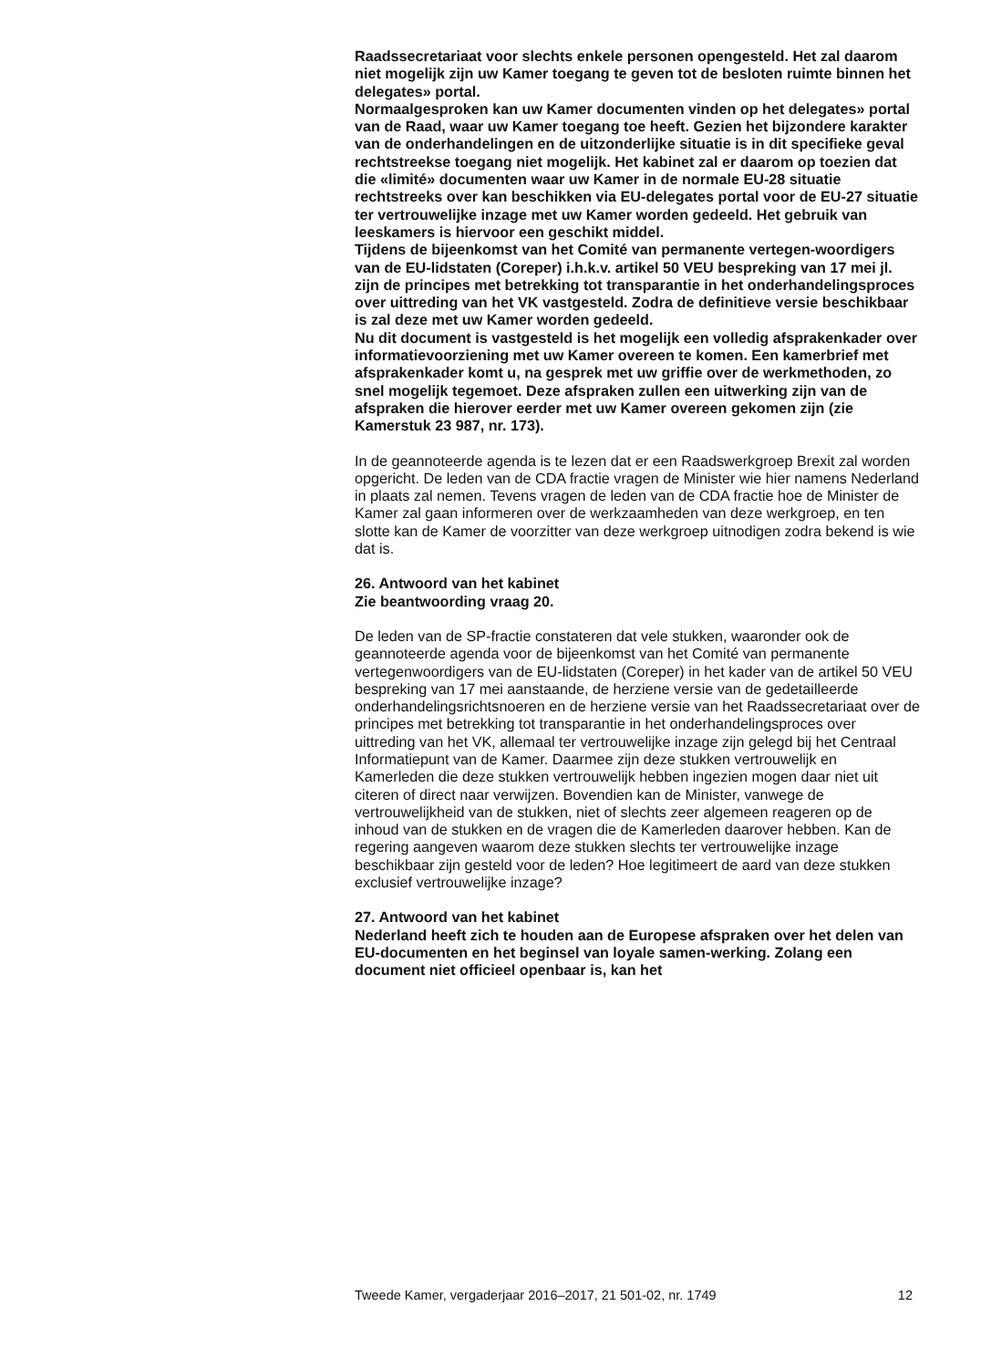Raadssecretariaat voor slechts enkele personen opengesteld. Het zal daarom niet mogelijk zijn uw Kamer toegang te geven tot de besloten ruimte binnen het delegates» portal.
Normaalgesproken kan uw Kamer documenten vinden op het delegates» portal van de Raad, waar uw Kamer toegang toe heeft. Gezien het bijzondere karakter van de onderhandelingen en de uitzonderlijke situatie is in dit specifieke geval rechtstreekse toegang niet mogelijk. Het kabinet zal er daarom op toezien dat die «limité» documenten waar uw Kamer in de normale EU-28 situatie rechtstreeks over kan beschikken via EU-delegates portal voor de EU-27 situatie ter vertrouwelijke inzage met uw Kamer worden gedeeld. Het gebruik van leeskamers is hiervoor een geschikt middel.
Tijdens de bijeenkomst van het Comité van permanente vertegen-woordigers van de EU-lidstaten (Coreper) i.h.k.v. artikel 50 VEU bespreking van 17 mei jl. zijn de principes met betrekking tot transparantie in het onderhandelingsproces over uittreding van het VK vastgesteld. Zodra de definitieve versie beschikbaar is zal deze met uw Kamer worden gedeeld.
Nu dit document is vastgesteld is het mogelijk een volledig afsprakenkader over informatievoorziening met uw Kamer overeen te komen. Een kamerbrief met afsprakenkader komt u, na gesprek met uw griffie over de werkmethoden, zo snel mogelijk tegemoet. Deze afspraken zullen een uitwerking zijn van de afspraken die hierover eerder met uw Kamer overeen gekomen zijn (zie Kamerstuk 23 987, nr. 173).
In de geannoteerde agenda is te lezen dat er een Raadswerkgroep Brexit zal worden opgericht. De leden van de CDA fractie vragen de Minister wie hier namens Nederland in plaats zal nemen. Tevens vragen de leden van de CDA fractie hoe de Minister de Kamer zal gaan informeren over de werkzaamheden van deze werkgroep, en ten slotte kan de Kamer de voorzitter van deze werkgroep uitnodigen zodra bekend is wie dat is.
26. Antwoord van het kabinet
Zie beantwoording vraag 20.
De leden van de SP-fractie constateren dat vele stukken, waaronder ook de geannoteerde agenda voor de bijeenkomst van het Comité van permanente vertegenwoordigers van de EU-lidstaten (Coreper) in het kader van de artikel 50 VEU bespreking van 17 mei aanstaande, de herziene versie van de gedetailleerde onderhandelingsrichtsnoeren en de herziene versie van het Raadssecretariaat over de principes met betrekking tot transparantie in het onderhandelingsproces over uittreding van het VK, allemaal ter vertrouwelijke inzage zijn gelegd bij het Centraal Informatiepunt van de Kamer. Daarmee zijn deze stukken vertrouwelijk en Kamerleden die deze stukken vertrouwelijk hebben ingezien mogen daar niet uit citeren of direct naar verwijzen. Bovendien kan de Minister, vanwege de vertrouwelijkheid van de stukken, niet of slechts zeer algemeen reageren op de inhoud van de stukken en de vragen die de Kamerleden daarover hebben. Kan de regering aangeven waarom deze stukken slechts ter vertrouwelijke inzage beschikbaar zijn gesteld voor de leden? Hoe legitimeert de aard van deze stukken exclusief vertrouwelijke inzage?
27. Antwoord van het kabinet
Nederland heeft zich te houden aan de Europese afspraken over het delen van EU-documenten en het beginsel van loyale samen-werking. Zolang een document niet officieel openbaar is, kan het
Tweede Kamer, vergaderjaar 2016–2017, 21 501-02, nr. 1749 12